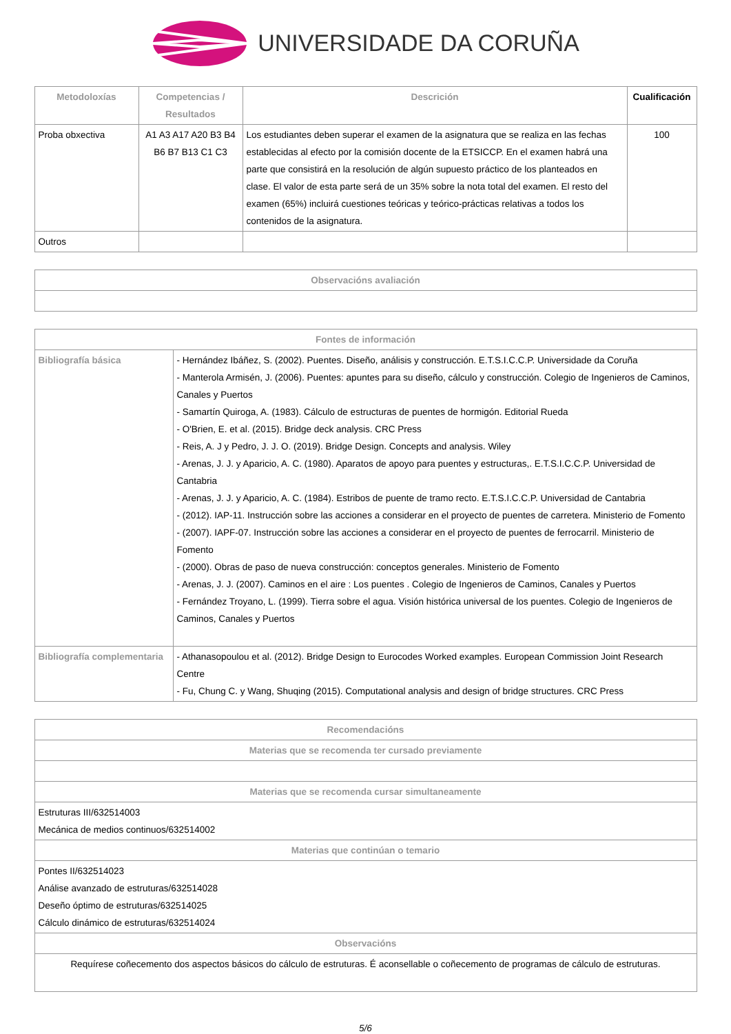UNIVERSIDADE DA CORUÑA
| Metodoloxías | Competencias / Resultados | Descrición | Cualificación |
| --- | --- | --- | --- |
| Proba obxectiva | A1 A3 A17 A20 B3 B4 B6 B7 B13 C1 C3 | Los estudiantes deben superar el examen de la asignatura que se realiza en las fechas establecidas al efecto por la comisión docente de la ETSICCP. En el examen habrá una parte que consistirá en la resolución de algún supuesto práctico de los planteados en clase. El valor de esta parte será de un 35% sobre la nota total del examen. El resto del examen (65%) incluirá cuestiones teóricas y teórico-prácticas relativas a todos los contenidos de la asignatura. | 100 |
| Outros | | | |
| Observacións avaliación |
| --- |
| Fontes de información | |
| --- | --- |
| Bibliografía básica | - Hernández Ibáñez, S. (2002). Puentes. Diseño, análisis y construcción. E.T.S.I.C.C.P. Universidade da Coruña - Manterola Armisén, J. (2006). Puentes: apuntes para su diseño, cálculo y construcción. Colegio de Ingenieros de Caminos, Canales y Puertos - Samartín Quiroga, A. (1983). Cálculo de estructuras de puentes de hormigón. Editorial Rueda - O'Brien, E. et al. (2015). Bridge deck analysis. CRC Press - Reis, A. J y Pedro, J. J. O. (2019). Bridge Design. Concepts and analysis. Wiley - Arenas, J. J. y Aparicio, A. C. (1980). Aparatos de apoyo para puentes y estructuras,. E.T.S.I.C.C.P. Universidad de Cantabria - Arenas, J. J. y Aparicio, A. C. (1984). Estribos de puente de tramo recto. E.T.S.I.C.C.P. Universidad de Cantabria - (2012). IAP-11. Instrucción sobre las acciones a considerar en el proyecto de puentes de carretera. Ministerio de Fomento - (2007). IAPF-07. Instrucción sobre las acciones a considerar en el proyecto de puentes de ferrocarril. Ministerio de Fomento - (2000). Obras de paso de nueva construcción: conceptos generales. Ministerio de Fomento - Arenas, J. J. (2007). Caminos en el aire : Los puentes . Colegio de Ingenieros de Caminos, Canales y Puertos - Fernández Troyano, L. (1999). Tierra sobre el agua. Visión histórica universal de los puentes. Colegio de Ingenieros de Caminos, Canales y Puertos |
| Bibliografía complementaria | - Athanasopoulou et al. (2012). Bridge Design to Eurocodes Worked examples. European Commission Joint Research Centre - Fu, Chung C. y Wang, Shuqing (2015). Computational analysis and design of bridge structures. CRC Press |
| Recomendacións |
| --- |
| Materias que se recomenda ter cursado previamente |
| Materias que se recomenda cursar simultaneamente |
| Estruturas III/632514003 Mecánica de medios continuos/632514002 |
| Materias que continúan o temario |
| Pontes II/632514023 Análise avanzado de estruturas/632514028 Deseño óptimo de estruturas/632514025 Cálculo dinámico de estruturas/632514024 |
| Observacións |
| Requírese coñecemento dos aspectos básicos do cálculo de estruturas. É aconsellable o coñecemento de programas de cálculo de estruturas. |
5/6